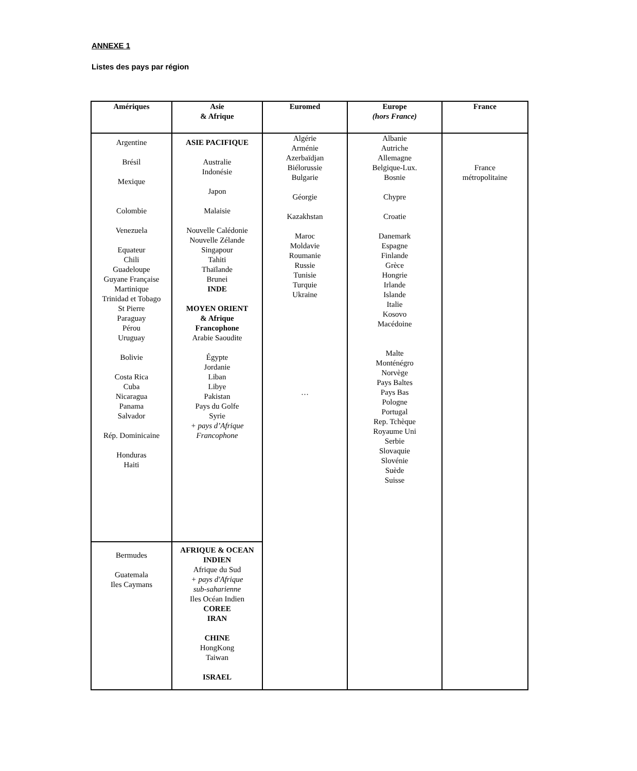ANNEXE 1
Listes des pays par région
| Amériques | Asie & Afrique | Euromed | Europe (hors France) | France |
| --- | --- | --- | --- | --- |
| Argentine Brésil Mexique Colombie Venezuela Equateur Chili Guadeloupe Guyane Française Martinique Trinidad et Tobago St Pierre Paraguay Pérou Uruguay Bolivie Costa Rica Cuba Nicaragua Panama Salvador Rép. Dominicaine Honduras Haiti | ASIE PACIFIQUE Australie Indonésie Japon Malaisie Nouvelle Calédonie Nouvelle Zélande Singapour Tahiti Thaïlande Brunei INDE MOYEN ORIENT & Afrique Francophone Arabie Saoudite Égypte Jordanie Liban Libye Pakistan Pays du Golfe Syrie + pays d’Afrique Francophone | Algérie Arménie Azerbaïdjan Biélorussie Bulgarie Géorgie Kazakhstan Maroc Moldavie Roumanie Russie Tunisie Turquie Ukraine … | Albanie Autriche Allemagne Belgique-Lux. Bosnie Chypre Croatie Danemark Espagne Finlande Grèce Hongrie Irlande Islande Italie Kosovo Macédoine Malte Monténégro Norvège Pays Baltes Pays Bas Pologne Portugal Rep. Tchèque Royaume Uni Serbie Slovaquie Slovénie Suède Suisse | France métropolitaine |
| Bermudes Guatemala Iles Caymans | AFRIQUE & OCEAN INDIEN Afrique du Sud + pays d'Afrique sub-saharienne Iles Océan Indien COREE IRAN CHINE HongKong Taiwan ISRAEL | | | |